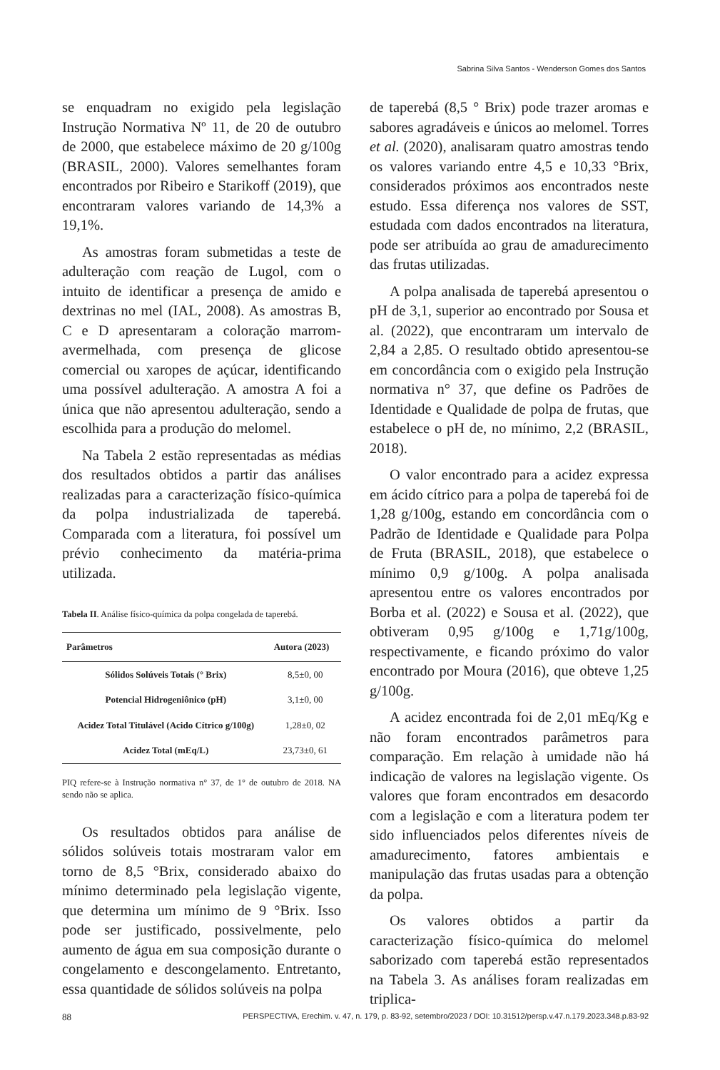Sabrina Silva Santos - Wenderson Gomes dos Santos
se enquadram no exigido pela legislação Instrução Normativa Nº 11, de 20 de outubro de 2000, que estabelece máximo de 20 g/100g (BRASIL, 2000). Valores semelhantes foram encontrados por Ribeiro e Starikoff (2019), que encontraram valores variando de 14,3% a 19,1%.
As amostras foram submetidas a teste de adulteração com reação de Lugol, com o intuito de identificar a presença de amido e dextrinas no mel (IAL, 2008). As amostras B, C e D apresentaram a coloração marrom-avermelhada, com presença de glicose comercial ou xaropes de açúcar, identificando uma possível adulteração. A amostra A foi a única que não apresentou adulteração, sendo a escolhida para a produção do melomel.
Na Tabela 2 estão representadas as médias dos resultados obtidos a partir das análises realizadas para a caracterização físico-química da polpa industrializada de taperebá. Comparada com a literatura, foi possível um prévio conhecimento da matéria-prima utilizada.
Tabela II. Análise físico-química da polpa congelada de taperebá.
| Parâmetros | Autora (2023) |
| --- | --- |
| Sólidos Solúveis Totais (° Brix) | 8,5±0, 00 |
| Potencial Hidrogeniônico (pH) | 3,1±0, 00 |
| Acidez Total Titulável (Acido Cítrico g/100g) | 1,28±0, 02 |
| Acidez Total (mEq/L) | 23,73±0, 61 |
PIQ refere-se à Instrução normativa n° 37, de 1° de outubro de 2018. NA sendo não se aplica.
Os resultados obtidos para análise de sólidos solúveis totais mostraram valor em torno de 8,5 °Brix, considerado abaixo do mínimo determinado pela legislação vigente, que determina um mínimo de 9 °Brix. Isso pode ser justificado, possivelmente, pelo aumento de água em sua composição durante o congelamento e descongelamento. Entretanto, essa quantidade de sólidos solúveis na polpa
de taperebá (8,5 ° Brix) pode trazer aromas e sabores agradáveis e únicos ao melomel. Torres et al. (2020), analisaram quatro amostras tendo os valores variando entre 4,5 e 10,33 °Brix, considerados próximos aos encontrados neste estudo. Essa diferença nos valores de SST, estudada com dados encontrados na literatura, pode ser atribuída ao grau de amadurecimento das frutas utilizadas.
A polpa analisada de taperebá apresentou o pH de 3,1, superior ao encontrado por Sousa et al. (2022), que encontraram um intervalo de 2,84 a 2,85. O resultado obtido apresentou-se em concordância com o exigido pela Instrução normativa n° 37, que define os Padrões de Identidade e Qualidade de polpa de frutas, que estabelece o pH de, no mínimo, 2,2 (BRASIL, 2018).
O valor encontrado para a acidez expressa em ácido cítrico para a polpa de taperebá foi de 1,28 g/100g, estando em concordância com o Padrão de Identidade e Qualidade para Polpa de Fruta (BRASIL, 2018), que estabelece o mínimo 0,9 g/100g. A polpa analisada apresentou entre os valores encontrados por Borba et al. (2022) e Sousa et al. (2022), que obtiveram 0,95 g/100g e 1,71g/100g, respectivamente, e ficando próximo do valor encontrado por Moura (2016), que obteve 1,25 g/100g.
A acidez encontrada foi de 2,01 mEq/Kg e não foram encontrados parâmetros para comparação. Em relação à umidade não há indicação de valores na legislação vigente. Os valores que foram encontrados em desacordo com a legislação e com a literatura podem ter sido influenciados pelos diferentes níveis de amadurecimento, fatores ambientais e manipulação das frutas usadas para a obtenção da polpa.
Os valores obtidos a partir da caracterização físico-química do melomel saborizado com taperebá estão representados na Tabela 3. As análises foram realizadas em triplica-
88 PERSPECTIVA, Erechim. v. 47, n. 179, p. 83-92, setembro/2023 / DOI: 10.31512/persp.v.47.n.179.2023.348.p.83-92